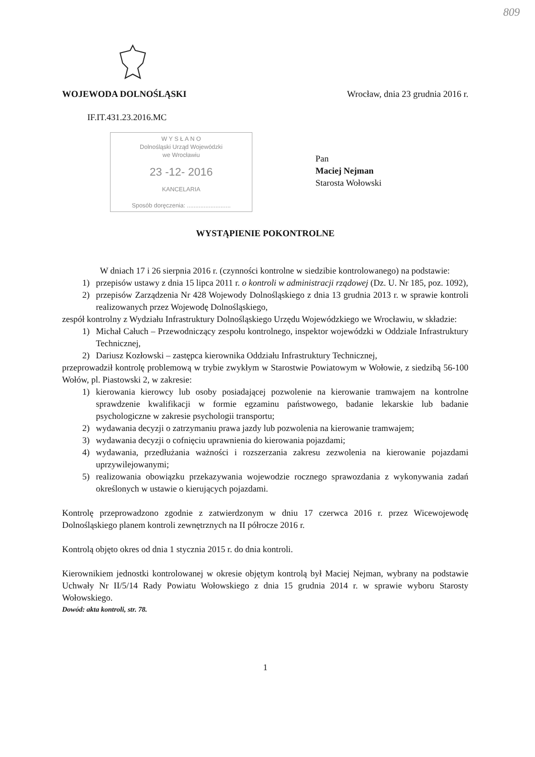809
WOJEWODA DOLNOŚLĄSKI Wrocław, dnia 23 grudnia 2016 r.
IF.IT.431.23.2016.MC
W Y S Ł A N O
Dolnośląski Urząd Wojewódzki
we Wrocławiu
23 -12- 2016
KANCELARIA
Sposób doręczenia: ..........................
Pan
Maciej Nejman
Starosta Wołowski
WYSTĄPIENIE POKONTROLNE
W dniach 17 i 26 sierpnia 2016 r. (czynności kontrolne w siedzibie kontrolowanego) na podstawie:
1) przepisów ustawy z dnia 15 lipca 2011 r. o kontroli w administracji rządowej (Dz. U. Nr 185, poz. 1092),
2) przepisów Zarządzenia Nr 428 Wojewody Dolnośląskiego z dnia 13 grudnia 2013 r. w sprawie kontroli realizowanych przez Wojewodę Dolnośląskiego,
zespół kontrolny z Wydziału Infrastruktury Dolnośląskiego Urzędu Wojewódzkiego we Wrocławiu, w składzie:
1) Michał Całuch – Przewodniczący zespołu kontrolnego, inspektor wojewódzki w Oddziale Infrastruktury Technicznej,
2) Dariusz Kozłowski – zastępca kierownika Oddziału Infrastruktury Technicznej,
przeprowadził kontrolę problemową w trybie zwykłym w Starostwie Powiatowym w Wołowie, z siedzibą 56-100 Wołów, pl. Piastowski 2, w zakresie:
1) kierowania kierowcy lub osoby posiadającej pozwolenie na kierowanie tramwajem na kontrolne sprawdzenie kwalifikacji w formie egzaminu państwowego, badanie lekarskie lub badanie psychologiczne w zakresie psychologii transportu;
2) wydawania decyzji o zatrzymaniu prawa jazdy lub pozwolenia na kierowanie tramwajem;
3) wydawania decyzji o cofnięciu uprawnienia do kierowania pojazdami;
4) wydawania, przedłużania ważności i rozszerzania zakresu zezwolenia na kierowanie pojazdami uprzywilejowanymi;
5) realizowania obowiązku przekazywania wojewodzie rocznego sprawozdania z wykonywania zadań określonych w ustawie o kierujących pojazdami.
Kontrolę przeprowadzono zgodnie z zatwierdzonym w dniu 17 czerwca 2016 r. przez Wicewojewodę Dolnośląskiego planem kontroli zewnętrznych na II półrocze 2016 r.
Kontrolą objęto okres od dnia 1 stycznia 2015 r. do dnia kontroli.
Kierownikiem jednostki kontrolowanej w okresie objętym kontrolą był Maciej Nejman, wybrany na podstawie Uchwały Nr II/5/14 Rady Powiatu Wołowskiego z dnia 15 grudnia 2014 r. w sprawie wyboru Starosty Wołowskiego.
Dowód: akta kontroli, str. 78.
1